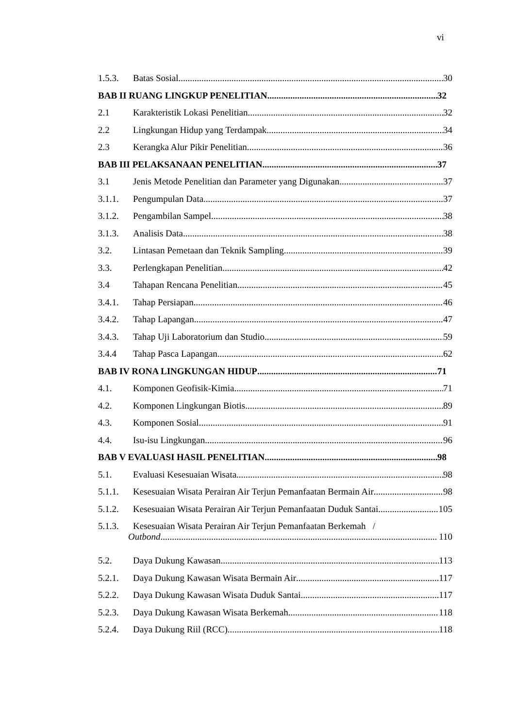vi
1.5.3. Batas Sosial 30
BAB II RUANG LINGKUP PENELITIAN 32
2.1 Karakteristik Lokasi Penelitian 32
2.2 Lingkungan Hidup yang Terdampak 34
2.3 Kerangka Alur Pikir Penelitian 36
BAB III PELAKSANAAN PENELITIAN 37
3.1 Jenis Metode Penelitian dan Parameter yang Digunakan 37
3.1.1. Pengumpulan Data 37
3.1.2. Pengambilan Sampel 38
3.1.3. Analisis Data 38
3.2. Lintasan Pemetaan dan Teknik Sampling 39
3.3. Perlengkapan Penelitian 42
3.4 Tahapan Rencana Penelitian 45
3.4.1. Tahap Persiapan 46
3.4.2. Tahap Lapangan 47
3.4.3. Tahap Uji Laboratorium dan Studio 59
3.4.4 Tahap Pasca Lapangan 62
BAB IV RONA LINGKUNGAN HIDUP 71
4.1. Komponen Geofisik-Kimia 71
4.2. Komponen Lingkungan Biotis 89
4.3. Komponen Sosial 91
4.4. Isu-isu Lingkungan 96
BAB V EVALUASI HASIL PENELITIAN 98
5.1. Evaluasi Kesesuaian Wisata 98
5.1.1. Kesesuaian Wisata Perairan Air Terjun Pemanfaatan Bermain Air 98
5.1.2. Kesesuaian Wisata Perairan Air Terjun Pemanfaatan Duduk Santai 105
5.1.3. Kesesuaian Wisata Perairan Air Terjun Pemanfaatan Berkemah /
Outbond 110
5.2. Daya Dukung Kawasan 113
5.2.1. Daya Dukung Kawasan Wisata Bermain Air 117
5.2.2. Daya Dukung Kawasan Wisata Duduk Santai 117
5.2.3. Daya Dukung Kawasan Wisata Berkemah 118
5.2.4. Daya Dukung Riil (RCC) 118